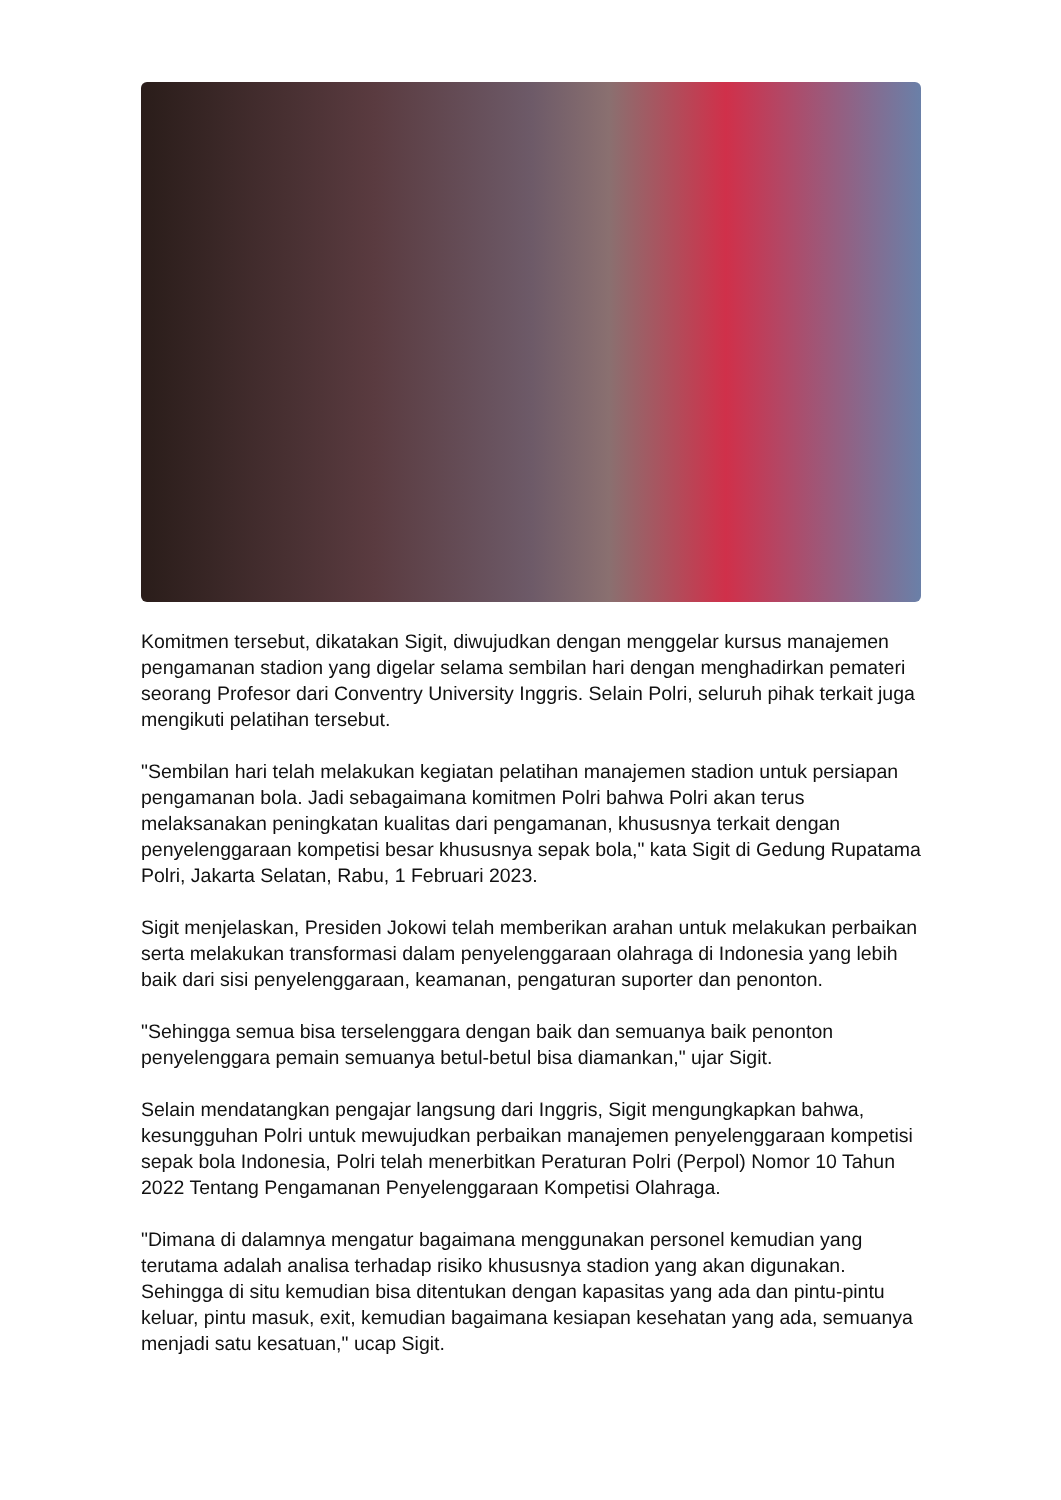Komitmen tersebut, dikatakan Sigit, diwujudkan dengan menggelar kursus manajemen pengamanan stadion yang digelar selama sembilan hari dengan menghadirkan pemateri seorang Profesor dari Conventry University Inggris. Selain Polri, seluruh pihak terkait juga mengikuti pelatihan tersebut.
"Sembilan hari telah melakukan kegiatan pelatihan manajemen stadion untuk persiapan pengamanan bola. Jadi sebagaimana komitmen Polri bahwa Polri akan terus melaksanakan peningkatan kualitas dari pengamanan, khususnya terkait dengan penyelenggaraan kompetisi besar khususnya sepak bola," kata Sigit di Gedung Rupatama Polri, Jakarta Selatan, Rabu, 1 Februari 2023.
Sigit menjelaskan, Presiden Jokowi telah memberikan arahan untuk melakukan perbaikan serta melakukan transformasi dalam penyelenggaraan olahraga di Indonesia yang lebih baik dari sisi penyelenggaraan, keamanan, pengaturan suporter dan penonton.
"Sehingga semua bisa terselenggara dengan baik dan semuanya baik penonton penyelenggara pemain semuanya betul-betul bisa diamankan," ujar Sigit.
Selain mendatangkan pengajar langsung dari Inggris, Sigit mengungkapkan bahwa, kesungguhan Polri untuk mewujudkan perbaikan manajemen penyelenggaraan kompetisi sepak bola Indonesia, Polri telah menerbitkan Peraturan Polri (Perpol) Nomor 10 Tahun 2022 Tentang Pengamanan Penyelenggaraan Kompetisi Olahraga.
"Dimana di dalamnya mengatur bagaimana menggunakan personel kemudian yang terutama adalah analisa terhadap risiko khususnya stadion yang akan digunakan. Sehingga di situ kemudian bisa ditentukan dengan kapasitas yang ada dan pintu-pintu keluar, pintu masuk, exit, kemudian bagaimana kesiapan kesehatan yang ada, semuanya menjadi satu kesatuan," ucap Sigit.